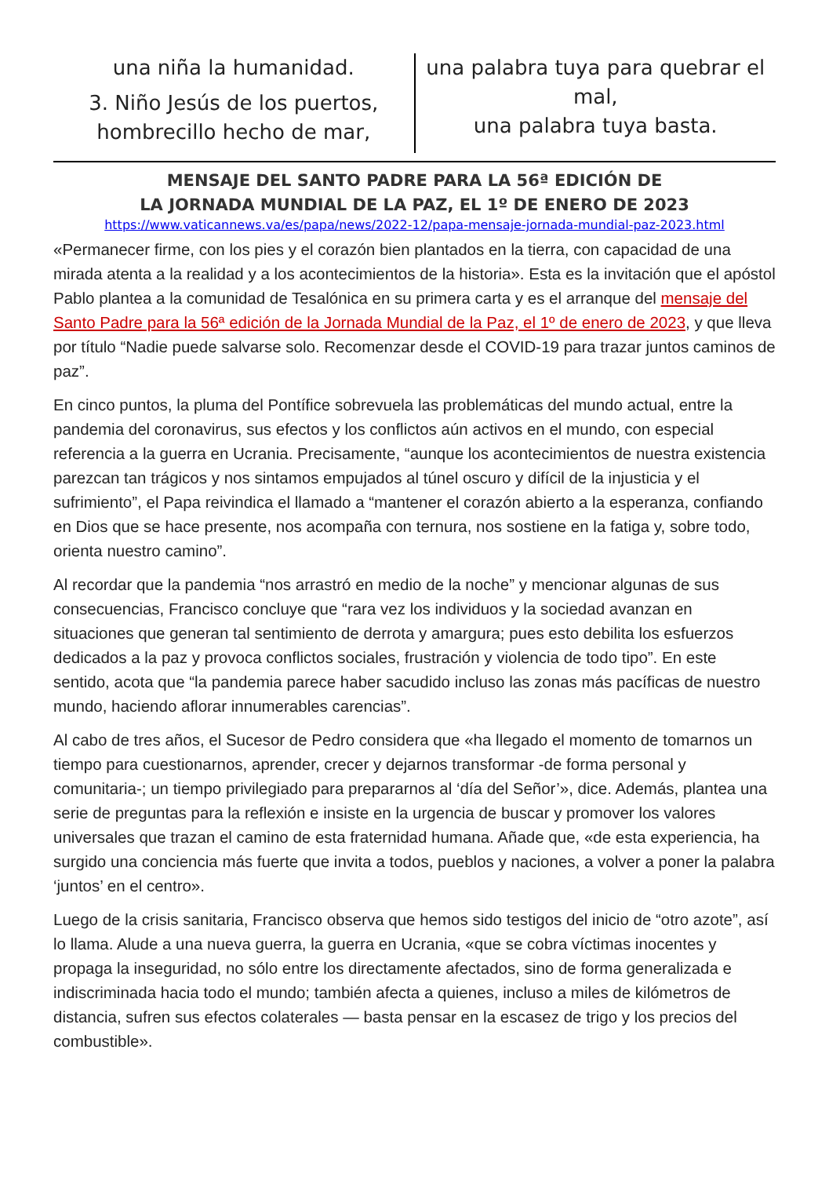una niña la humanidad.
3. Niño Jesús de los puertos,
hombrecillo hecho de mar,
una palabra tuya para quebrar el mal,
una palabra tuya basta.
MENSAJE DEL SANTO PADRE PARA LA 56ª EDICIÓN DE
LA JORNADA MUNDIAL DE LA PAZ, EL 1º DE ENERO DE 2023
https://www.vaticannews.va/es/papa/news/2022-12/papa-mensaje-jornada-mundial-paz-2023.html
«Permanecer firme, con los pies y el corazón bien plantados en la tierra, con capacidad de una mirada atenta a la realidad y a los acontecimientos de la historia». Esta es la invitación que el apóstol Pablo plantea a la comunidad de Tesalónica en su primera carta y es el arranque del mensaje del Santo Padre para la 56ª edición de la Jornada Mundial de la Paz, el 1º de enero de 2023, y que lleva por título “Nadie puede salvarse solo. Recomenzar desde el COVID-19 para trazar juntos caminos de paz”.
En cinco puntos, la pluma del Pontífice sobrevuela las problemáticas del mundo actual, entre la pandemia del coronavirus, sus efectos y los conflictos aún activos en el mundo, con especial referencia a la guerra en Ucrania. Precisamente, “aunque los acontecimientos de nuestra existencia parezcan tan trágicos y nos sintamos empujados al túnel oscuro y difícil de la injusticia y el sufrimiento”, el Papa reivindica el llamado a “mantener el corazón abierto a la esperanza, confiando en Dios que se hace presente, nos acompaña con ternura, nos sostiene en la fatiga y, sobre todo, orienta nuestro camino”.
Al recordar que la pandemia “nos arrastró en medio de la noche” y mencionar algunas de sus consecuencias, Francisco concluye que “rara vez los individuos y la sociedad avanzan en situaciones que generan tal sentimiento de derrota y amargura; pues esto debilita los esfuerzos dedicados a la paz y provoca conflictos sociales, frustración y violencia de todo tipo”. En este sentido, acota que “la pandemia parece haber sacudido incluso las zonas más pacíficas de nuestro mundo, haciendo aflorar innumerables carencias”.
Al cabo de tres años, el Sucesor de Pedro considera que «ha llegado el momento de tomarnos un tiempo para cuestionarnos, aprender, crecer y dejarnos transformar -de forma personal y comunitaria-; un tiempo privilegiado para prepararnos al ‘día del Señor’», dice. Además, plantea una serie de preguntas para la reflexión e insiste en la urgencia de buscar y promover los valores universales que trazan el camino de esta fraternidad humana. Añade que, «de esta experiencia, ha surgido una conciencia más fuerte que invita a todos, pueblos y naciones, a volver a poner la palabra ‘juntos’ en el centro».
Luego de la crisis sanitaria, Francisco observa que hemos sido testigos del inicio de “otro azote”, así lo llama. Alude a una nueva guerra, la guerra en Ucrania, «que se cobra víctimas inocentes y propaga la inseguridad, no sólo entre los directamente afectados, sino de forma generalizada e indiscriminada hacia todo el mundo; también afecta a quienes, incluso a miles de kilómetros de distancia, sufren sus efectos colaterales — basta pensar en la escasez de trigo y los precios del combustible».